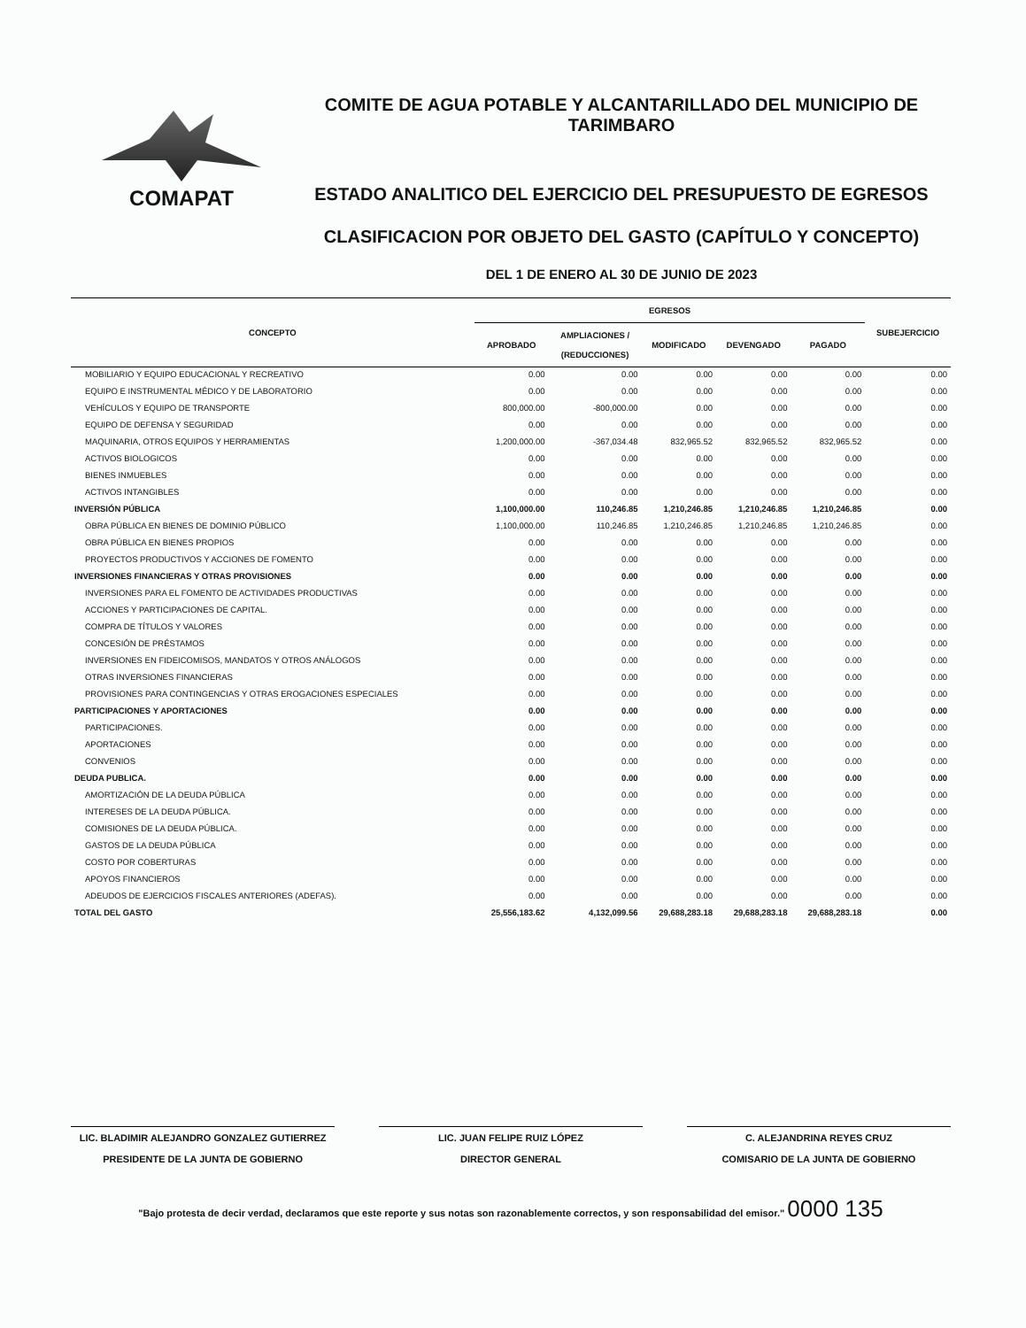COMAPAT
COMITE DE AGUA POTABLE Y ALCANTARILLADO DEL MUNICIPIO DE TARIMBARO
ESTADO ANALITICO DEL EJERCICIO DEL PRESUPUESTO DE EGRESOS
CLASIFICACION POR OBJETO DEL GASTO (CAPÍTULO Y CONCEPTO)
DEL 1 DE ENERO AL 30 DE JUNIO DE 2023
| CONCEPTO | EGRESOS | | | | | SUBEJERCICIO |
| --- | --- | --- | --- | --- | --- | --- |
| | APROBADO | AMPLIACIONES / (REDUCCIONES) | MODIFICADO | DEVENGADO | PAGADO | |
| MOBILIARIO Y EQUIPO EDUCACIONAL Y RECREATIVO | 0.00 | 0.00 | 0.00 | 0.00 | 0.00 | 0.00 |
| EQUIPO E INSTRUMENTAL MÉDICO Y DE LABORATORIO | 0.00 | 0.00 | 0.00 | 0.00 | 0.00 | 0.00 |
| VEHÍCULOS Y EQUIPO DE TRANSPORTE | 800,000.00 | -800,000.00 | 0.00 | 0.00 | 0.00 | 0.00 |
| EQUIPO DE DEFENSA Y SEGURIDAD | 0.00 | 0.00 | 0.00 | 0.00 | 0.00 | 0.00 |
| MAQUINARIA, OTROS EQUIPOS Y HERRAMIENTAS | 1,200,000.00 | -367,034.48 | 832,965.52 | 832,965.52 | 832,965.52 | 0.00 |
| ACTIVOS BIOLOGICOS | 0.00 | 0.00 | 0.00 | 0.00 | 0.00 | 0.00 |
| BIENES INMUEBLES | 0.00 | 0.00 | 0.00 | 0.00 | 0.00 | 0.00 |
| ACTIVOS INTANGIBLES | 0.00 | 0.00 | 0.00 | 0.00 | 0.00 | 0.00 |
| INVERSIÓN PÚBLICA | 1,100,000.00 | 110,246.85 | 1,210,246.85 | 1,210,246.85 | 1,210,246.85 | 0.00 |
| OBRA PÚBLICA EN BIENES DE DOMINIO PÚBLICO | 1,100,000.00 | 110,246.85 | 1,210,246.85 | 1,210,246.85 | 1,210,246.85 | 0.00 |
| OBRA PÚBLICA EN BIENES PROPIOS | 0.00 | 0.00 | 0.00 | 0.00 | 0.00 | 0.00 |
| PROYECTOS PRODUCTIVOS Y ACCIONES DE FOMENTO | 0.00 | 0.00 | 0.00 | 0.00 | 0.00 | 0.00 |
| INVERSIONES FINANCIERAS Y OTRAS PROVISIONES | 0.00 | 0.00 | 0.00 | 0.00 | 0.00 | 0.00 |
| INVERSIONES PARA EL FOMENTO DE ACTIVIDADES PRODUCTIVAS | 0.00 | 0.00 | 0.00 | 0.00 | 0.00 | 0.00 |
| ACCIONES Y PARTICIPACIONES DE CAPITAL. | 0.00 | 0.00 | 0.00 | 0.00 | 0.00 | 0.00 |
| COMPRA DE TÍTULOS Y VALORES | 0.00 | 0.00 | 0.00 | 0.00 | 0.00 | 0.00 |
| CONCESIÓN DE PRÉSTAMOS | 0.00 | 0.00 | 0.00 | 0.00 | 0.00 | 0.00 |
| INVERSIONES EN FIDEICOMISOS, MANDATOS Y OTROS ANÁLOGOS | 0.00 | 0.00 | 0.00 | 0.00 | 0.00 | 0.00 |
| OTRAS INVERSIONES FINANCIERAS | 0.00 | 0.00 | 0.00 | 0.00 | 0.00 | 0.00 |
| PROVISIONES PARA CONTINGENCIAS Y OTRAS EROGACIONES ESPECIALES | 0.00 | 0.00 | 0.00 | 0.00 | 0.00 | 0.00 |
| PARTICIPACIONES Y APORTACIONES | 0.00 | 0.00 | 0.00 | 0.00 | 0.00 | 0.00 |
| PARTICIPACIONES. | 0.00 | 0.00 | 0.00 | 0.00 | 0.00 | 0.00 |
| APORTACIONES | 0.00 | 0.00 | 0.00 | 0.00 | 0.00 | 0.00 |
| CONVENIOS | 0.00 | 0.00 | 0.00 | 0.00 | 0.00 | 0.00 |
| DEUDA PUBLICA. | 0.00 | 0.00 | 0.00 | 0.00 | 0.00 | 0.00 |
| AMORTIZACIÓN DE LA DEUDA PÚBLICA | 0.00 | 0.00 | 0.00 | 0.00 | 0.00 | 0.00 |
| INTERESES DE LA DEUDA PÚBLICA. | 0.00 | 0.00 | 0.00 | 0.00 | 0.00 | 0.00 |
| COMISIONES DE LA DEUDA PÚBLICA. | 0.00 | 0.00 | 0.00 | 0.00 | 0.00 | 0.00 |
| GASTOS DE LA DEUDA PÚBLICA | 0.00 | 0.00 | 0.00 | 0.00 | 0.00 | 0.00 |
| COSTO POR COBERTURAS | 0.00 | 0.00 | 0.00 | 0.00 | 0.00 | 0.00 |
| APOYOS FINANCIEROS | 0.00 | 0.00 | 0.00 | 0.00 | 0.00 | 0.00 |
| ADEUDOS DE EJERCICIOS FISCALES ANTERIORES (ADEFAS). | 0.00 | 0.00 | 0.00 | 0.00 | 0.00 | 0.00 |
| TOTAL DEL GASTO | 25,556,183.62 | 4,132,099.56 | 29,688,283.18 | 29,688,283.18 | 29,688,283.18 | 0.00 |
LIC. BLADIMIR ALEJANDRO GONZALEZ GUTIERREZ
PRESIDENTE DE LA JUNTA DE GOBIERNO
LIC. JUAN FELIPE RUIZ LÓPEZ
DIRECTOR GENERAL
C. ALEJANDRINA REYES CRUZ
COMISARIO DE LA JUNTA DE GOBIERNO
"Bajo protesta de decir verdad, declaramos que este reporte y sus notas son razonablemente correctos, y son responsabilidad del emisor." 0000 135